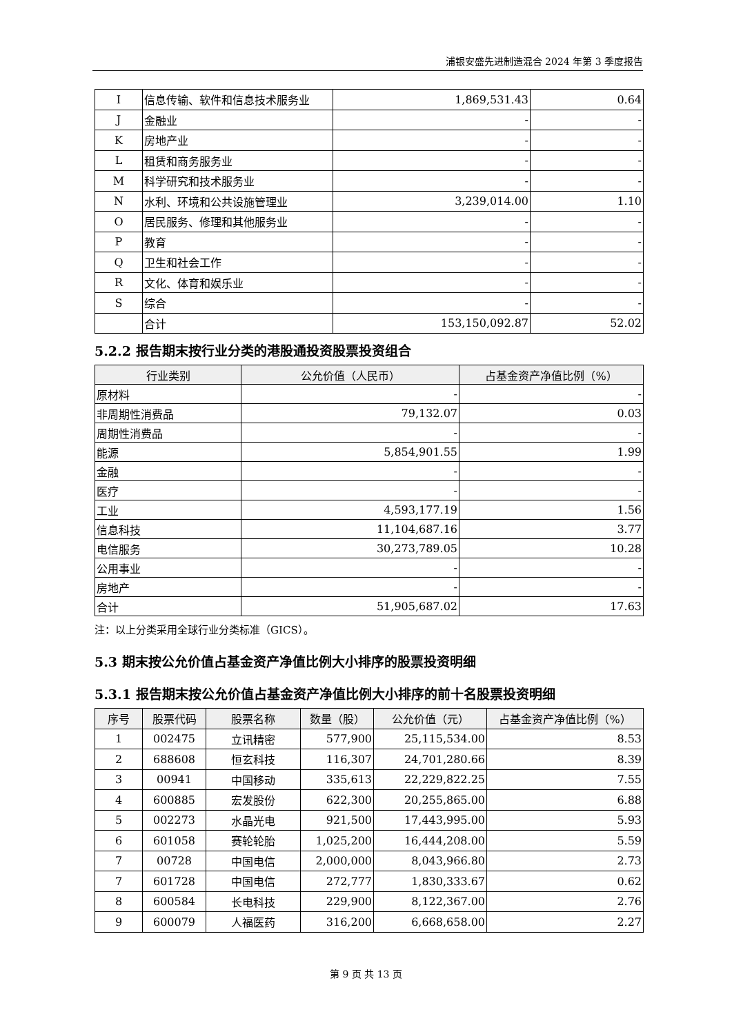浦银安盛先进制造混合 2024 年第 3 季度报告
| I | 信息传输、软件和信息技术服务业 | 1,869,531.43 | 0.64 |
| J | 金融业 | - | - |
| K | 房地产业 | - | - |
| L | 租赁和商务服务业 | - | - |
| M | 科学研究和技术服务业 | - | - |
| N | 水利、环境和公共设施管理业 | 3,239,014.00 | 1.10 |
| O | 居民服务、修理和其他服务业 | - | - |
| P | 教育 | - | - |
| Q | 卫生和社会工作 | - | - |
| R | 文化、体育和娱乐业 | - | - |
| S | 综合 | - | - |
| | 合计 | 153,150,092.87 | 52.02 |
5.2.2 报告期末按行业分类的港股通投资股票投资组合
| 行业类别 | 公允价值（人民币） | 占基金资产净值比例（%） |
| --- | --- | --- |
| 原材料 | - | - |
| 非周期性消费品 | 79,132.07 | 0.03 |
| 周期性消费品 | - | - |
| 能源 | 5,854,901.55 | 1.99 |
| 金融 | - | - |
| 医疗 | - | - |
| 工业 | 4,593,177.19 | 1.56 |
| 信息科技 | 11,104,687.16 | 3.77 |
| 电信服务 | 30,273,789.05 | 10.28 |
| 公用事业 | - | - |
| 房地产 | - | - |
| 合计 | 51,905,687.02 | 17.63 |
注：以上分类采用全球行业分类标准（GICS）。
5.3 期末按公允价值占基金资产净值比例大小排序的股票投资明细
5.3.1 报告期末按公允价值占基金资产净值比例大小排序的前十名股票投资明细
| 序号 | 股票代码 | 股票名称 | 数量（股） | 公允价值（元） | 占基金资产净值比例（%） |
| --- | --- | --- | --- | --- | --- |
| 1 | 002475 | 立讯精密 | 577,900 | 25,115,534.00 | 8.53 |
| 2 | 688608 | 恒玄科技 | 116,307 | 24,701,280.66 | 8.39 |
| 3 | 00941 | 中国移动 | 335,613 | 22,229,822.25 | 7.55 |
| 4 | 600885 | 宏发股份 | 622,300 | 20,255,865.00 | 6.88 |
| 5 | 002273 | 水晶光电 | 921,500 | 17,443,995.00 | 5.93 |
| 6 | 601058 | 赛轮轮胎 | 1,025,200 | 16,444,208.00 | 5.59 |
| 7 | 00728 | 中国电信 | 2,000,000 | 8,043,966.80 | 2.73 |
| 7 | 601728 | 中国电信 | 272,777 | 1,830,333.67 | 0.62 |
| 8 | 600584 | 长电科技 | 229,900 | 8,122,367.00 | 2.76 |
| 9 | 600079 | 人福医药 | 316,200 | 6,668,658.00 | 2.27 |
第 9 页 共 13 页